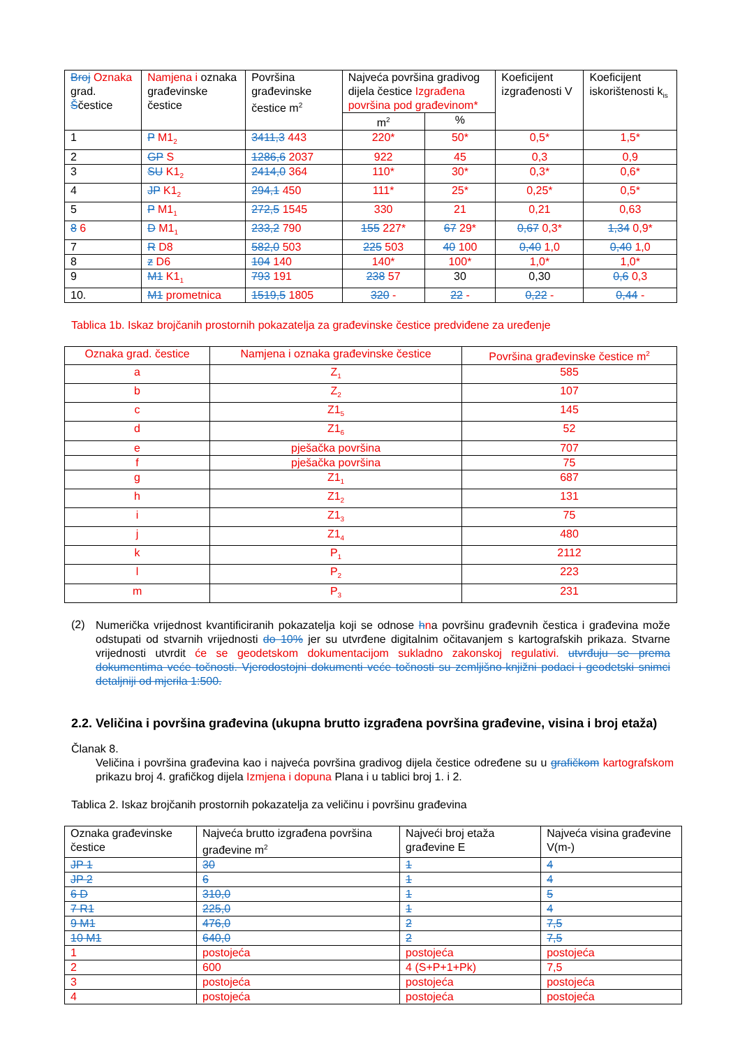| Broj Oznaka grad. Š čestice | Namjena i oznaka građevinske čestice | Površina građevinske čestice m<sup>2</sup> | Najveća površina gradivog dijela čestice Izgrađena površina pod građevinom* | | Koeficijent izgrađenosti V | Koeficijent iskorištenosti k<sub>is</sub> |
| --- | --- | --- | --- | --- | --- | --- |
| | | | m<sup>2</sup> | % | | |
| 1 | P M1<sub>2</sub> | 3411,3 443 | 220* | 50* | 0,5* | 1,5* |
| 2 | GP S | 1286,6 2037 | 922 | 45 | 0,3 | 0,9 |
| 3 | SU K1<sub>2</sub> | 2414,0 364 | 110* | 30* | 0,3* | 0,6* |
| 4 | JP K1<sub>2</sub> | 294,1 450 | 111* | 25* | 0,25* | 0,5* |
| 5 | P M1<sub>1</sub> | 272,5 1545 | 330 | 21 | 0,21 | 0,63 |
| 8 6 | D M1<sub>1</sub> | 233,2 790 | 155 227* | 67 29* | 0,67 0,3* | 1,34 0,9* |
| 7 | R D8 | 582,0 503 | 225 503 | 40 100 | 0,40 1,0 | 0,40 1,0 |
| 8 | z D6 | 104 140 | 140* | 100* | 1,0* | 1,0* |
| 9 | M1 K1<sub>1</sub> | 793 191 | 238 57 | 30 | 0,30 | 0,6 0,3 |
| 10. | M1 prometnica | 1519,5 1805 | 320 - | 22 - | 0,22 - | 0,44 - |
Tablica 1b. Iskaz brojčanih prostornih pokazatelja za građevinske čestice predviđene za uređenje
| Oznaka grad. čestice | Namjena i oznaka građevinske čestice | Površina građevinske čestice m<sup>2</sup> |
| a | Z<sub>1</sub> | 585 |
| b | Z<sub>2</sub> | 107 |
| c | Z1<sub>5</sub> | 145 |
| d | Z1<sub>6</sub> | 52 |
| e | pješačka površina | 707 |
| f | pješačka površina | 75 |
| g | Z1<sub>1</sub> | 687 |
| h | Z1<sub>2</sub> | 131 |
| i | Z1<sub>3</sub> | 75 |
| j | Z1<sub>4</sub> | 480 |
| k | P<sub>1</sub> | 2112 |
| l | P<sub>2</sub> | 223 |
| m | P<sub>3</sub> | 231 |
(2)
Numerička vrijednost kvantificiranih pokazatelja koji se odnose hna površinu građevnih čestica i građevina može odstupati od stvarnih vrijednosti do 10% jer su utvrđene digitalnim očitavanjem s kartografskih prikaza. Stvarne vrijednosti utvrdit će se geodetskom dokumentacijom sukladno zakonskoj regulativi. utvrđuju se prema dokumentima veće točnosti. Vjerodostojni dokumenti veće točnosti su zemljišno-knjižni podaci i geodetski snimci detaljniji od mjerila 1:500.
2.2. Veličina i površina građevina (ukupna brutto izgrađena površina građevine, visina i broj etaža)
Članak 8.
Veličina i površina građevina kao i najveća površina gradivog dijela čestice određene su u grafičkom kartografskom prikazu broj 4. grafičkog dijela Izmjena i dopuna Plana i u tablici broj 1. i 2.
Tablica 2. Iskaz brojčanih prostornih pokazatelja za veličinu i površinu građevina
| Oznaka građevinske čestice | Najveća brutto izgrađena površina građevine m<sup>2</sup> | Najveći broj etaža građevine E | Najveća visina građevine V(m-) |
| JP 1 | 30 | 1 | 4 |
| JP 2 | 6 | 1 | 4 |
| 6 D | 310,0 | 1 | 5 |
| 7 R1 | 225,0 | 1 | 4 |
| 9 M1 | 476,0 | 2 | 7,5 |
| 10 M1 | 640,0 | 2 | 7,5 |
| 1 | postojeća | postojeća | postojeća |
| 2 | 600 | 4 (S+P+1+Pk) | 7,5 |
| 3 | postojeća | postojeća | postojeća |
| 4 | postojeća | postojeća | postojeća |